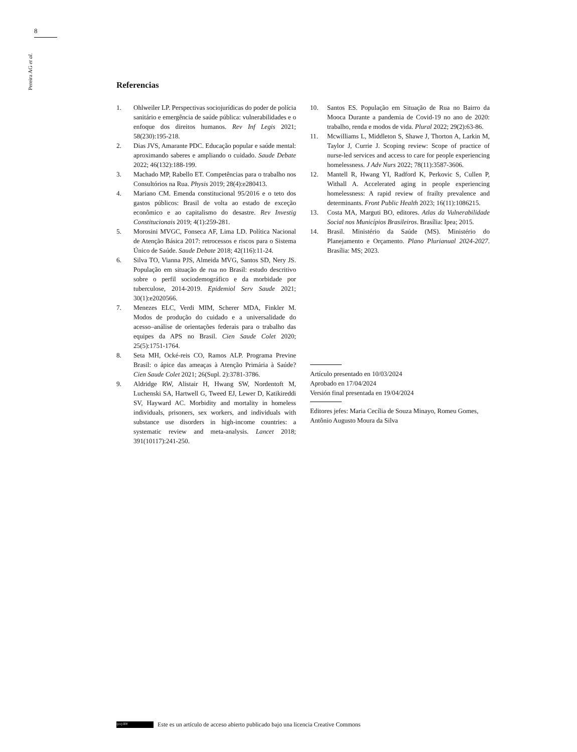8
Pereira AG et al.
Referencias
1. Ohlweiler LP. Perspectivas sociojurídicas do poder de polícia sanitário e emergência de saúde pública: vulnerabilidades e o enfoque dos direitos humanos. Rev Inf Legis 2021; 58(230):195-218.
2. Dias JVS, Amarante PDC. Educação popular e saúde mental: aproximando saberes e ampliando o cuidado. Saude Debate 2022; 46(132):188-199.
3. Machado MP, Rabello ET. Competências para o trabalho nos Consultórios na Rua. Physis 2019; 28(4):e280413.
4. Mariano CM. Emenda constitucional 95/2016 e o teto dos gastos públicos: Brasil de volta ao estado de exceção econômico e ao capitalismo do desastre. Rev Investig Constitucionais 2019; 4(1):259-281.
5. Morosini MVGC, Fonseca AF, Lima LD. Política Nacional de Atenção Básica 2017: retrocessos e riscos para o Sistema Único de Saúde. Saude Debate 2018; 42(116):11-24.
6. Silva TO, Vianna PJS, Almeida MVG, Santos SD, Nery JS. População em situação de rua no Brasil: estudo descritivo sobre o perfil sociodemográfico e da morbidade por tuberculose, 2014-2019. Epidemiol Serv Saude 2021; 30(1):e2020566.
7. Menezes ELC, Verdi MIM, Scherer MDA, Finkler M. Modos de produção do cuidado e a universalidade do acesso–análise de orientações federais para o trabalho das equipes da APS no Brasil. Cien Saude Colet 2020; 25(5):1751-1764.
8. Seta MH, Ocké-reis CO, Ramos ALP. Programa Previne Brasil: o ápice das ameaças à Atenção Primária à Saúde? Cien Saude Colet 2021; 26(Supl. 2):3781-3786.
9. Aldridge RW, Alistair H, Hwang SW, Nordentoft M, Luchenski SA, Hartwell G, Tweed EJ, Lewer D, Katikireddi SV, Hayward AC. Morbidity and mortality in homeless individuals, prisoners, sex workers, and individuals with substance use disorders in high-income countries: a systematic review and meta-analysis. Lancet 2018; 391(10117):241-250.
10. Santos ES. População em Situação de Rua no Bairro da Mooca Durante a pandemia de Covid-19 no ano de 2020: trabalho, renda e modos de vida. Plural 2022; 29(2):63-86.
11. Mcwilliams L, Middleton S, Shawe J, Thorton A, Larkin M, Taylor J, Currie J. Scoping review: Scope of practice of nurse-led services and access to care for people experiencing homelessness. J Adv Nurs 2022; 78(11):3587-3606.
12. Mantell R, Hwang YI, Radford K, Perkovic S, Cullen P, Withall A. Accelerated aging in people experiencing homelessness: A rapid review of frailty prevalence and determinants. Front Public Health 2023; 16(11):1086215.
13. Costa MA, Marguti BO, editores. Atlas da Vulnerabilidade Social nos Municípios Brasileiros. Brasília: Ipea; 2015.
14. Brasil. Ministério da Saúde (MS). Ministério do Planejamento e Orçamento. Plano Plurianual 2024-2027. Brasília: MS; 2023.
Artículo presentado en 10/03/2024
Aprobado en 17/04/2024
Versión final presentada en 19/04/2024
Editores jefes: Maria Cecília de Souza Minayo, Romeu Gomes, Antônio Augusto Moura da Silva
(cc) BY Este es un artículo de acceso abierto publicado bajo una licencia Creative Commons